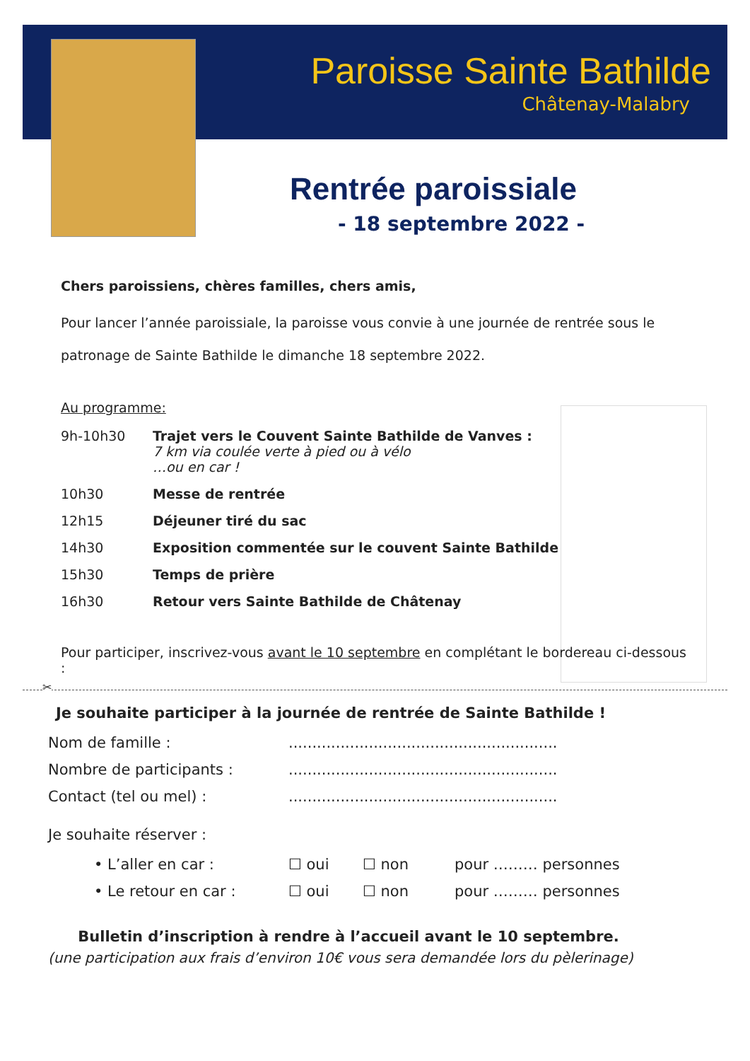Paroisse Sainte Bathilde
Châtenay-Malabry
Rentrée paroissiale
- 18 septembre 2022 -
Chers paroissiens, chères familles, chers amis,
Pour lancer l’année paroissiale, la paroisse vous convie à une journée de rentrée sous le patronage de Sainte Bathilde le dimanche 18 septembre 2022.
Au programme:
9h-10h30 Trajet vers le Couvent Sainte Bathilde de Vanves :
7 km via coulée verte à pied ou à vélo
…ou en car !
10h30 Messe de rentrée
12h15 Déjeuner tiré du sac
14h30 Exposition commentée sur le couvent Sainte Bathilde
15h30 Temps de prière
16h30 Retour vers Sainte Bathilde de Châtenay
Pour participer, inscrivez-vous avant le 10 septembre en complétant le bordereau ci-dessous :
✂
Je souhaite participer à la journée de rentrée de Sainte Bathilde !
Nom de famille :.........................................................
Nombre de participants :.........................................................
Contact (tel ou mel) :.........................................................
Je souhaite réserver :
• L’aller en car : ☐ oui ☐ non pour ……… personnes
• Le retour en car : ☐ oui ☐ non pour ……… personnes
Bulletin d’inscription à rendre à l’accueil avant le 10 septembre.
(une participation aux frais d’environ 10€ vous sera demandée lors du pèlerinage)